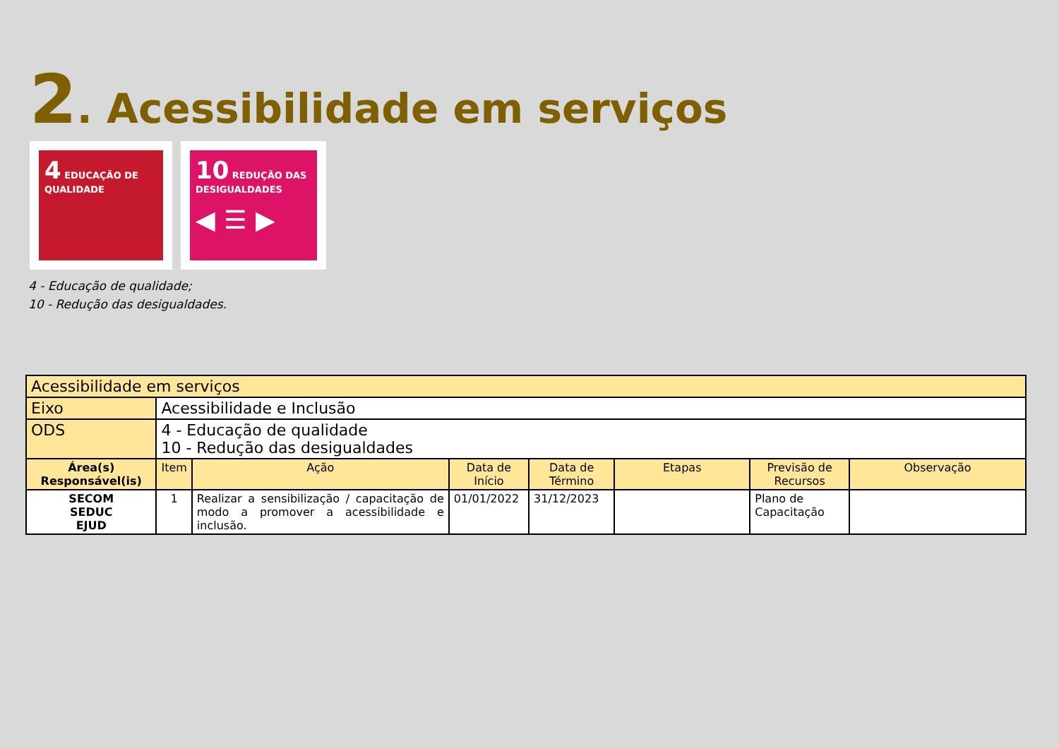2. Acessibilidade em serviços
4 EDUCAÇÃO DE QUALIDADE
10 REDUÇÃO DAS DESIGUALDADES
◀ ☰ ▶
4 - Educação de qualidade;
10 - Redução das desigualdades.
| Acessibilidade em serviços | | | | | | | |
| Eixo | Acessibilidade e Inclusão | | | | | | |
| ODS | 4 - Educação de qualidade 10 - Redução das desigualdades | | | | | | |
| Área(s) Responsável(is) | Item | Ação | Data de Início | Data de Término | Etapas | Previsão de Recursos | Observação |
| SECOM SEDUC EJUD | 1 | Realizar a sensibilização / capacitação de modo a promover a acessibilidade e inclusão. | 01/01/2022 | 31/12/2023 | | Plano de Capacitação | |